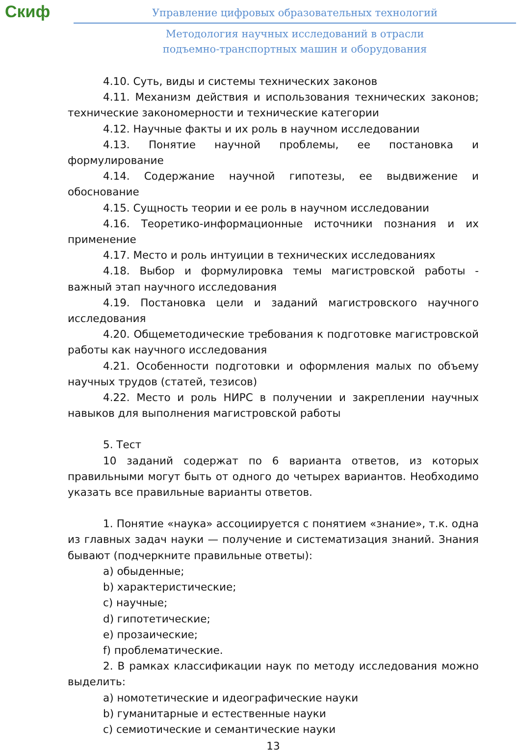Скиф
Управление цифровых образовательных технологий
Методология научных исследований в отрасли
подъемно-транспортных машин и оборудования
4.10. Суть, виды и системы технических законов
4.11. Механизм действия и использования технических законов; технические закономерности и технические категории
4.12. Научные факты и их роль в научном исследовании
4.13. Понятие научной проблемы, ее постановка и формулирование
4.14. Содержание научной гипотезы, ее выдвижение и обоснование
4.15. Сущность теории и ее роль в научном исследовании
4.16. Теоретико-информационные источники познания и их применение
4.17. Место и роль интуиции в технических исследованиях
4.18. Выбор и формулировка темы магистровской работы - важный этап научного исследования
4.19. Постановка цели и заданий магистровского научного исследования
4.20. Общеметодические требования к подготовке магистровской работы как научного исследования
4.21. Особенности подготовки и оформления малых по объему научных трудов (статей, тезисов)
4.22. Место и роль НИРС в получении и закреплении научных навыков для выполнения магистровской работы
5. Тест
10 заданий содержат по 6 варианта ответов, из которых правильными могут быть от одного до четырех вариантов. Необходимо указать все правильные варианты ответов.
1. Понятие «наука» ассоциируется с понятием «знание», т.к. одна из главных задач науки — получение и систематизация знаний. Знания бывают (подчеркните правильные ответы):
a) обыденные;
b) характеристические;
c) научные;
d) гипотетические;
e) прозаические;
f) проблематические.
2. В рамках классификации наук по методу исследования можно выделить:
a) номотетические и идеографические науки
b) гуманитарные и естественные науки
c) семиотические и семантические науки
13